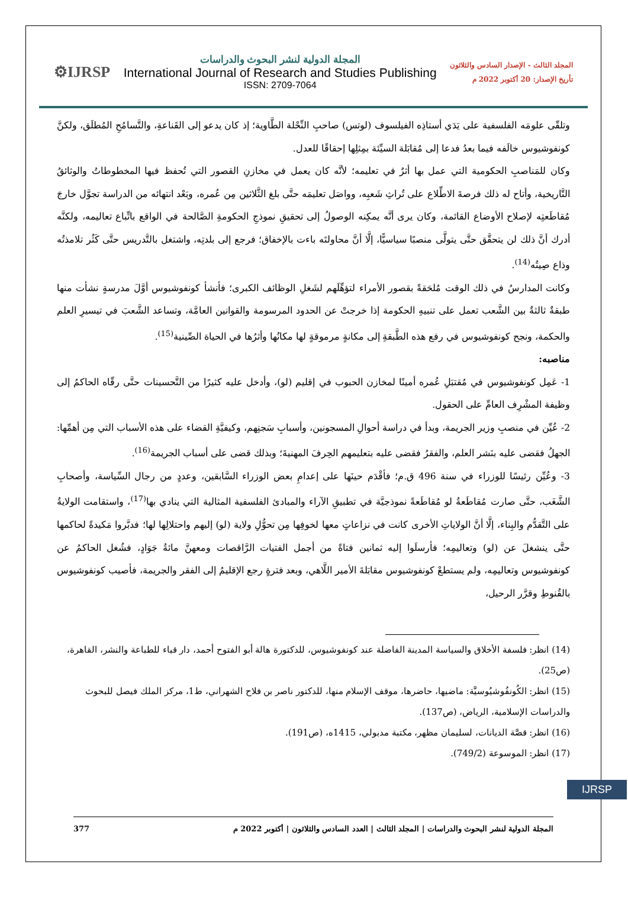⚙IJRSP
المجلة الدولية لنشر البحوث والدراسات
International Journal of Research and Studies Publishing
ISSN: 2709-7064
المجلد الثالث - الإصدار السادس والثلاثون
تأريخ الإصدار: 20 أكتوبر 2022 م
وتلقّى علومَه الفلسفية على يَدَي أستاذِه الفيلسوف (لوتس) صاحبِ النِّحْلة الطَّاوية؛ إذ كان يدعو إلى القَناعةِ، والتَّسامُحِ المُطلَق، ولكنَّ كونفوشيوس خالَفه فيما بعدُ فدعا إلى مُقابَلة السيِّئة بمِثلِها إحقاقًا للعدل.
وكان للمَناصبِ الحكومية التي عمل بها أثرٌ في تعليمه؛ لأنَّه كان يعمل في مخازنِ القصور التي تُحفظ فيها المخطوطاتُ والوثائقُ التَّاريخية، وأتاح له ذلك فرصةَ الاطِّلاع على تُراثِ شَعبِه، وواصَل تعليمَه حتَّى بلغ الثَّلاثين مِن عُمره، وبَعْد انتهائه من الدراسة تجوَّل خارجَ مُقاطَعتِه لإصلاح الأوضاع القائمة، وكان يرى أنَّه يمكِنه الوصولُ إلى تحقيقِ نموذجِ الحكومةِ الصَّالحة في الواقع باتِّباع تعاليمه، ولكنَّه أدرك أنَّ ذلك لن يتحقَّق حتَّى يتولَّى منصبًا سياسيًّا، إلَّا أنَّ محاولتَه باءت بالإخفاق؛ فرجع إلى بلدتِه، واشتغل بالتَّدريس حتَّى كَثُر تلامذتُه وذاع صِيتُه<sup>(14)</sup>.
وكانت المدارسُ في ذلك الوقت مُلحَقةً بقصور الأمراء لتؤهِّلَهم لشَغلِ الوظائف الكبرى؛ فأنشأ كونفوشيوس أوَّلَ مدرسةٍ نشأت منها طبقةٌ ثالثةٌ بين الشَّعب تعمل على تنبيهِ الحكومة إذا خرجتْ عن الحدود المرسومة والقوانين العامَّة، وتساعد الشَّعبَ في تيسيرِ العلم والحكمة، ونجح كونفوشيوس في رفع هذه الطَّبقةِ إلى مكانةٍ مرموقةٍ لها مكانُها وأثرُها في الحياة الصِّينية<sup>(15)</sup>.
مناصبه:
1- عَمِل كونفوشيوس في مُقتبَلِ عُمره أمينًا لمخازن الحبوب في إقليم (لو)، وأدخل عليه كثيرًا من التَّحسينات حتَّى رقّاه الحاكمُ إلى وظيفة المشْرِف العامِّ على الحقول.
2- عُيِّن في منصبِ وزير الجريمة، وبدأ في دراسة أحوالِ المسجونين، وأسبابِ سَجنِهم، وكيفيَّةِ القضاء على هذه الأسباب التي مِن أهمِّها: الجهلُ فقضى عليه بنَشر العلم، والفقرُ فقضى عليه بتعليمهم الحِرفَ المهنيةَ؛ وبذلك قضى على أسباب الجريمة<sup>(16)</sup>.
3- وعُيِّن رئيسًا للوزراء في سنة 496 ق.م؛ فأقْدَم حينَها على إعدامِ بعض الوزراء السَّابقين، وعددٍ من رجال السِّياسة، وأصحابِ الشَّغَب، حتَّى صارت مُقاطَعةُ لو مُقاطَعةً نموذجيَّة في تطبيقِ الآراء والمبادئ الفلسفية المثالية التي ينادي بها<sup>(17)</sup>، واستقامت الولايةُ على التَّقدُّم والبِناء، إلَّا أنَّ الولاياتِ الأخرى كانت في نزاعاتٍ معها لخوفِها مِن تحوُّلِ ولاية (لو) إليهم واحتلالِها لها؛ فدبَّروا مَكيدةً لحاكمها حتَّى ينشغلَ عن (لو) وتعاليمِه؛ فأرسلَوا إليه ثمانين فتاةً من أجمل الفتيات الرَّاقصات ومعهنَّ مائةُ جَوَادٍ، فشُغل الحاكمُ عن كونفوشيوس وتعاليمِه، ولم يستطعْ كونفوشيوس مقابَلةَ الأمير اللَّاهي، وبعد فترةٍ رجع الإقليمُ إلى الفقر والجريمة، فأصيب كونفوشيوس بالقُنوطِ وقرَّر الرحيل،
(14) انظر: فلسفة الأخلاق والسياسة المدينة الفاضلة عند كونفوشيوس، للدكتورة هالة أبو الفتوح أحمد، دار قباء للطباعة والنشر، القاهرة، (ص25).
(15) انظر: الكُونفُوشيُوسيَّة: ماضيها، حاضرها، موقف الإسلام منها، للدكتور ناصر بن فلاح الشهراني، ط1، مركز الملك فيصل للبحوث والدراسات الإسلامية، الرياض، (ص137).
(16) انظر: قصَّة الديانات، لسليمان مظهر، مكتبة مدبولي، 1415ه، (ص191).
(17) انظر: الموسوعة (749/2).
IJRSP
377 المجلة الدولية لنشر البحوث والدراسات | المجلد الثالث | العدد السادس والثلاثون | أكتوبر 2022 م